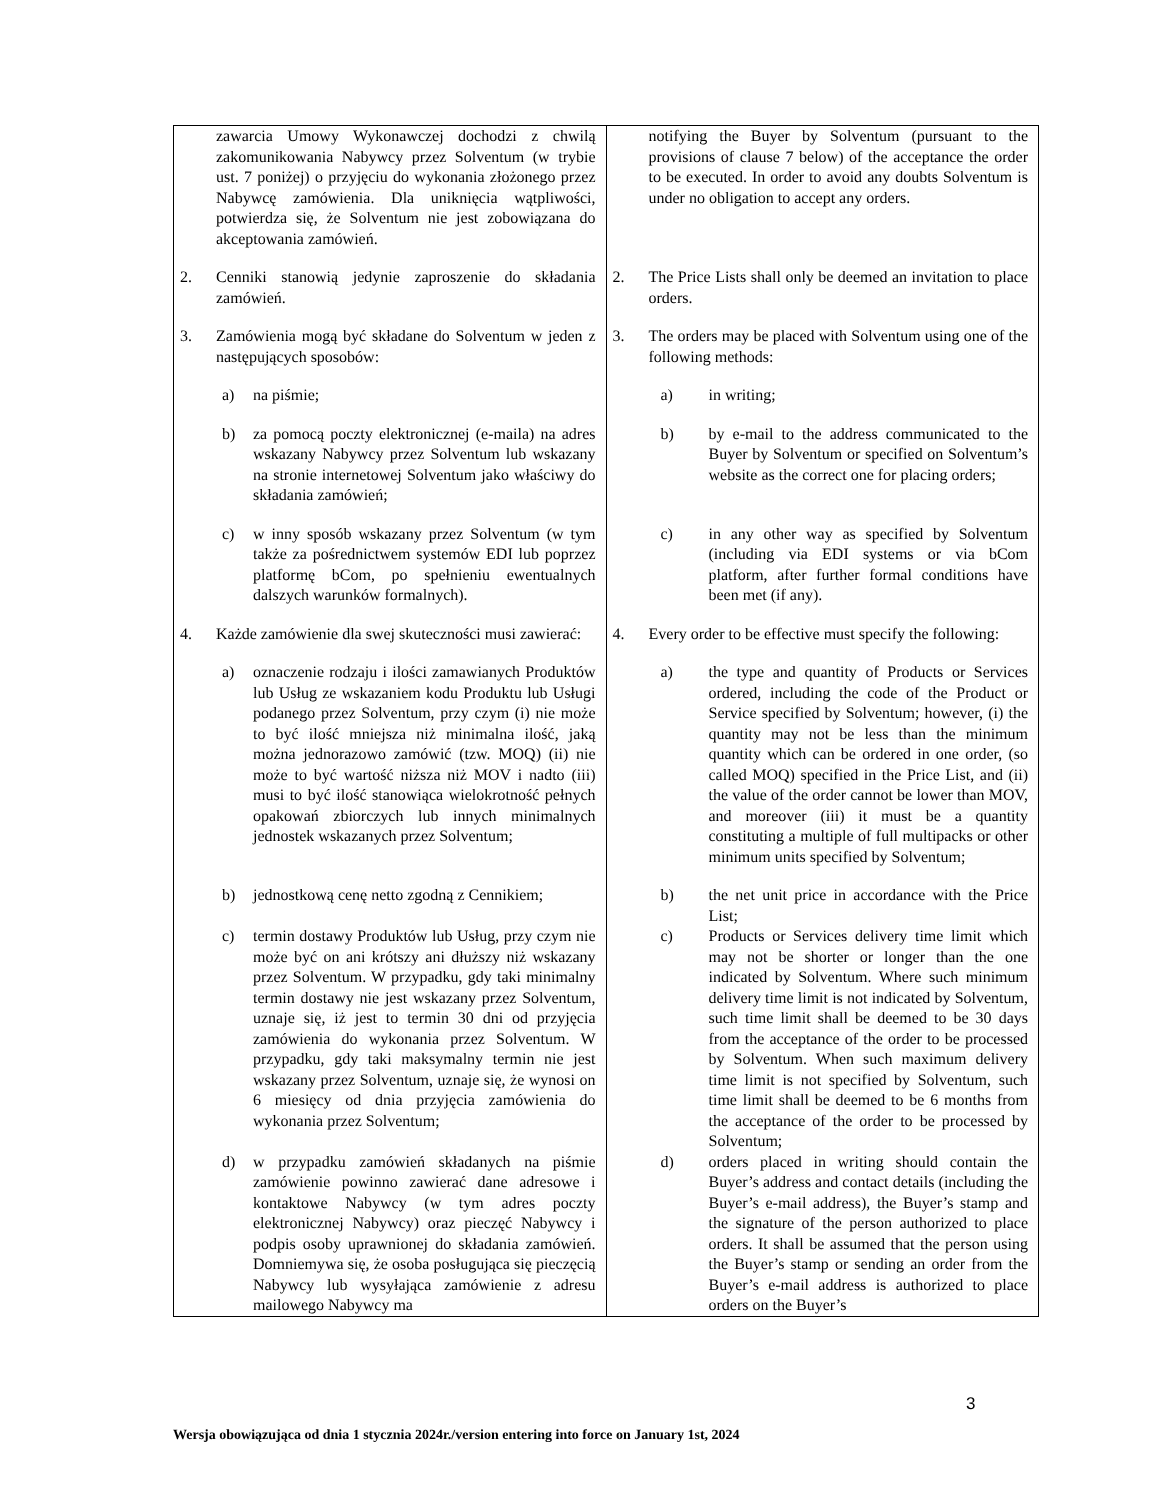| zawarcia Umowy Wykonawczej dochodzi z chwilą zakomunikowania Nabywcy przez Solventum (w trybie ust. 7 poniżej) o przyjęciu do wykonania złożonego przez Nabywcę zamówienia. Dla uniknięcia wątpliwości, potwierdza się, że Solventum nie jest zobowiązana do akceptowania zamówień. | notifying the Buyer by Solventum (pursuant to the provisions of clause 7 below) of the acceptance the order to be executed. In order to avoid any doubts Solventum is under no obligation to accept any orders. |
| 2. Cenniki stanowią jedynie zaproszenie do składania zamówień. | 2. The Price Lists shall only be deemed an invitation to place orders. |
| 3. Zamówienia mogą być składane do Solventum w jeden z następujących sposobów: | 3. The orders may be placed with Solventum using one of the following methods: |
| a) na piśmie; | a) in writing; |
| b) za pomocą poczty elektronicznej (e-maila) na adres wskazany Nabywcy przez Solventum lub wskazany na stronie internetowej Solventum jako właściwy do składania zamówień; | b) by e-mail to the address communicated to the Buyer by Solventum or specified on Solventum’s website as the correct one for placing orders; |
| c) w inny sposób wskazany przez Solventum (w tym także za pośrednictwem systemów EDI lub poprzez platformę bCom, po spełnieniu ewentualnych dalszych warunków formalnych). | c) in any other way as specified by Solventum (including via EDI systems or via bCom platform, after further formal conditions have been met (if any). |
| 4. Każde zamówienie dla swej skuteczności musi zawierać: | 4. Every order to be effective must specify the following: |
| a) oznaczenie rodzaju i ilości zamawianych Produktów lub Usług ze wskazaniem kodu Produktu lub Usługi podanego przez Solventum, przy czym (i) nie może to być ilość mniejsza niż minimalna ilość, jaką można jednorazowo zamówić (tzw. MOQ) (ii) nie może to być wartość niższa niż MOV i nadto (iii) musi to być ilość stanowiąca wielokrotność pełnych opakowań zbiorczych lub innych minimalnych jednostek wskazanych przez Solventum; | a) the type and quantity of Products or Services ordered, including the code of the Product or Service specified by Solventum; however, (i) the quantity may not be less than the minimum quantity which can be ordered in one order, (so called MOQ) specified in the Price List, and (ii) the value of the order cannot be lower than MOV, and moreover (iii) it must be a quantity constituting a multiple of full multipacks or other minimum units specified by Solventum; |
| b) jednostkową cenę netto zgodną z Cennikiem; | b) the net unit price in accordance with the Price List; |
| c) termin dostawy Produktów lub Usług, przy czym nie może być on ani krótszy ani dłuższy niż wskazany przez Solventum. W przypadku, gdy taki minimalny termin dostawy nie jest wskazany przez Solventum, uznaje się, iż jest to termin 30 dni od przyjęcia zamówienia do wykonania przez Solventum. W przypadku, gdy taki maksymalny termin nie jest wskazany przez Solventum, uznaje się, że wynosi on 6 miesięcy od dnia przyjęcia zamówienia do wykonania przez Solventum; | c) Products or Services delivery time limit which may not be shorter or longer than the one indicated by Solventum. Where such minimum delivery time limit is not indicated by Solventum, such time limit shall be deemed to be 30 days from the acceptance of the order to be processed by Solventum. When such maximum delivery time limit is not specified by Solventum, such time limit shall be deemed to be 6 months from the acceptance of the order to be processed by Solventum; |
| d) w przypadku zamówień składanych na piśmie zamówienie powinno zawierać dane adresowe i kontaktowe Nabywcy (w tym adres poczty elektronicznej Nabywcy) oraz pieczęć Nabywcy i podpis osoby uprawnionej do składania zamówień. Domniemywa się, że osoba posługująca się pieczęcią Nabywcy lub wysyłająca zamówienie z adresu mailowego Nabywcy ma | d) orders placed in writing should contain the Buyer’s address and contact details (including the Buyer’s e-mail address), the Buyer’s stamp and the signature of the person authorized to place orders. It shall be assumed that the person using the Buyer’s stamp or sending an order from the Buyer’s e-mail address is authorized to place orders on the Buyer’s |
3
Wersja obowiązująca od dnia 1 stycznia 2024r./version entering into force on January 1st, 2024